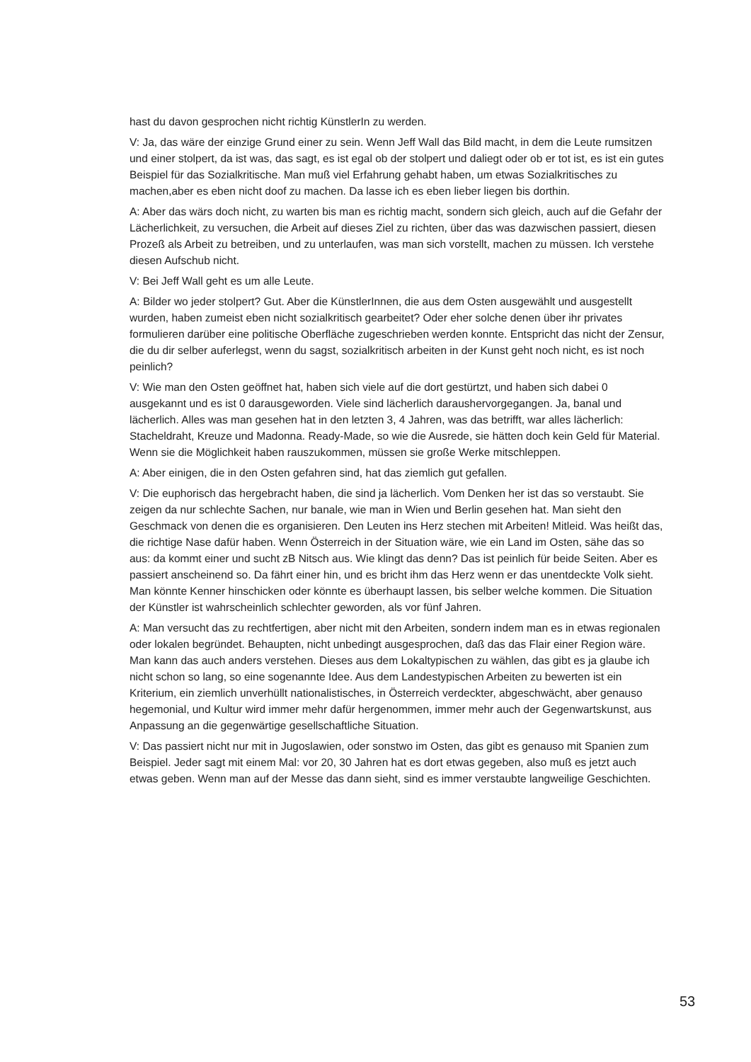hast du davon gesprochen nicht richtig KünstlerIn zu werden.
V: Ja, das wäre der einzige Grund einer zu sein. Wenn Jeff Wall das Bild macht, in dem die Leute rumsitzen und einer stolpert, da ist was, das sagt, es ist egal ob der stolpert und daliegt oder ob er tot ist, es ist ein gutes Beispiel für das Sozialkritische. Man muß viel Erfahrung gehabt haben, um etwas Sozialkritisches zu machen,aber es eben nicht doof zu machen. Da lasse ich es eben lieber liegen bis dorthin.
A: Aber das wärs doch nicht, zu warten bis man es richtig macht, sondern sich gleich, auch auf die Gefahr der Lächerlichkeit, zu versuchen, die Arbeit auf dieses Ziel zu richten, über das was dazwischen passiert, diesen Prozeß als Arbeit zu betreiben, und zu unterlaufen, was man sich vorstellt, machen zu müssen. Ich verstehe diesen Aufschub nicht.
V: Bei Jeff Wall geht es um alle Leute.
A: Bilder wo jeder stolpert? Gut. Aber die KünstlerInnen, die aus dem Osten ausgewählt und ausgestellt wurden, haben zumeist eben nicht sozialkritisch gearbeitet? Oder eher solche denen über ihr privates formulieren darüber eine politische Oberfläche zugeschrieben werden konnte. Entspricht das nicht der Zensur, die du dir selber auferlegst, wenn du sagst, sozialkritisch arbeiten in der Kunst geht noch nicht, es ist noch peinlich?
V: Wie man den Osten geöffnet hat, haben sich viele auf die dort gestürtzt, und haben sich dabei 0 ausgekannt und es ist 0 darausgeworden. Viele sind lächerlich daraushervorgegangen. Ja, banal und lächerlich. Alles was man gesehen hat in den letzten 3, 4 Jahren, was das betrifft, war alles lächerlich: Stacheldraht, Kreuze und Madonna. Ready-Made, so wie die Ausrede, sie hätten doch kein Geld für Material. Wenn sie die Möglichkeit haben rauszukommen, müssen sie große Werke mitschleppen.
A: Aber einigen, die in den Osten gefahren sind, hat das ziemlich gut gefallen.
V: Die euphorisch das hergebracht haben, die sind ja lächerlich. Vom Denken her ist das so verstaubt. Sie zeigen da nur schlechte Sachen, nur banale, wie man in Wien und Berlin gesehen hat. Man sieht den Geschmack von denen die es organisieren. Den Leuten ins Herz stechen mit Arbeiten! Mitleid. Was heißt das, die richtige Nase dafür haben. Wenn Österreich in der Situation wäre, wie ein Land im Osten, sähe das so aus: da kommt einer und sucht zB Nitsch aus. Wie klingt das denn? Das ist peinlich für beide Seiten. Aber es passiert anscheinend so. Da fährt einer hin, und es bricht ihm das Herz wenn er das unentdeckte Volk sieht. Man könnte Kenner hinschicken oder könnte es überhaupt lassen, bis selber welche kommen. Die Situation der Künstler ist wahrscheinlich schlechter geworden, als vor fünf Jahren.
A: Man versucht das zu rechtfertigen, aber nicht mit den Arbeiten, sondern indem man es in etwas regionalen oder lokalen begründet. Behaupten, nicht unbedingt ausgesprochen, daß das das Flair einer Region wäre. Man kann das auch anders verstehen. Dieses aus dem Lokaltypischen zu wählen, das gibt es ja glaube ich nicht schon so lang, so eine sogenannte Idee. Aus dem Landestypischen Arbeiten zu bewerten ist ein Kriterium, ein ziemlich unverhüllt nationalistisches, in Österreich verdeckter, abgeschwächt, aber genauso hegemonial, und Kultur wird immer mehr dafür hergenommen, immer mehr auch der Gegenwartskunst, aus Anpassung an die gegenwärtige gesellschaftliche Situation.
V: Das passiert nicht nur mit in Jugoslawien, oder sonstwo im Osten, das gibt es genauso mit Spanien zum Beispiel. Jeder sagt mit einem Mal: vor 20, 30 Jahren hat es dort etwas gegeben, also muß es jetzt auch etwas geben. Wenn man auf der Messe das dann sieht, sind es immer verstaubte langweilige Geschichten.
53